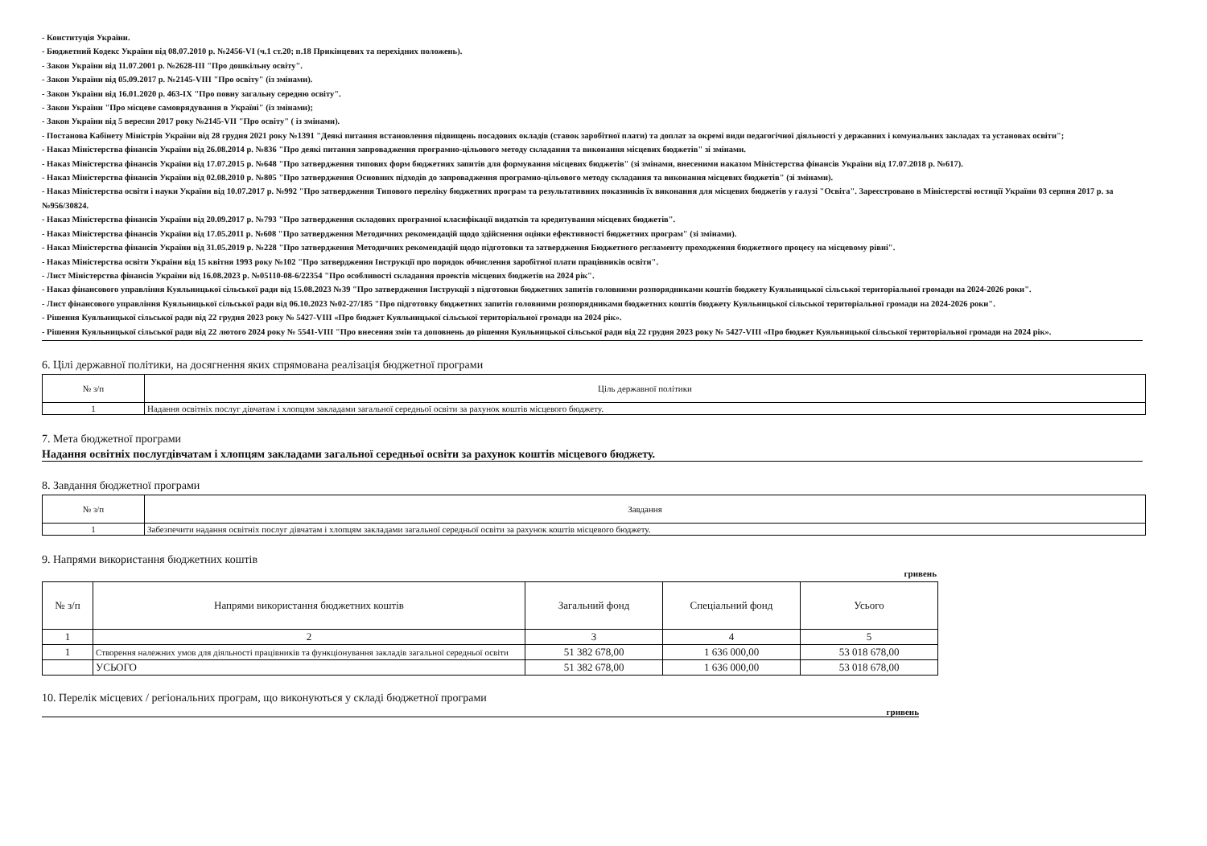- Конституція України.
- Бюджетний Кодекс України від 08.07.2010 р. №2456-VI (ч.1 ст.20; п.18 Прикінцевих та перехідних положень).
- Закон України від 11.07.2001 р. №2628-ІІІ "Про дошкільну освіту".
- Закон України від 05.09.2017 р. №2145-VIII "Про освіту" (із змінами).
- Закон України від 16.01.2020 р. 463-ІХ "Про повну загальну середню освіту".
- Закон України "Про місцеве самоврядування в Україні" (із змінами);
- Закон України від 5 вересня 2017 року №2145-VII "Про освіту" ( із змінами).
- Постанова Кабінету Міністрів України від 28 грудня 2021 року №1391 "Деякі питання встановлення підвищень посадових окладів (ставок заробітної плати) та доплат за окремі види педагогічної діяльності у державних і комунальних закладах та установах освіти";
- Наказ Міністерства фінансів України від 26.08.2014 р. №836 "Про деякі питання запровадження програмно-цільового методу складання та виконання місцевих бюджетів" зі змінами.
- Наказ Міністерства фінансів України від 17.07.2015 р. №648 "Про затвердження типових форм бюджетних запитів для формування місцевих бюджетів" (зі змінами, внесеними наказом Міністерства фінансів України від 17.07.2018 р. №617).
- Наказ Міністерства фінансів України від 02.08.2010 р. №805 "Про затвердження Основних підходів до запровадження програмно-цільового методу складання та виконання місцевих бюджетів" (зі змінами).
- Наказ Міністерства освіти і науки України від 10.07.2017 р. №992 "Про затвердження Типового переліку бюджетних програм та результативних показників їх виконання для місцевих бюджетів у галузі "Освіта". Зареєстровано в Міністерстві юстиції України 03 серпня 2017 р. за №956/30824.
- Наказ Міністерства фінансів України від 20.09.2017 р. №793 "Про затвердження складових програмної класифікації видатків та кредитування місцевих бюджетів".
- Наказ Міністерства фінансів України від 17.05.2011 р. №608 "Про затвердження Методичних рекомендацій щодо здійснення оцінки ефективності бюджетних програм" (зі змінами).
- Наказ Міністерства фінансів України від 31.05.2019 р. №228 "Про затвердження Методичних рекомендацій щодо підготовки та затвердження Бюджетного регламенту проходження бюджетного процесу на місцевому рівні".
- Наказ Міністерства освіти України від 15 квітня 1993 року №102 "Про затвердження Інструкції про порядок обчислення заробітної плати працівників освіти".
- Лист Міністерства фінансів України від 16.08.2023 р. №05110-08-6/22354 "Про особливості складання проектів місцевих бюджетів на 2024 рік".
- Наказ фінансового управління Куяльницької сільської ради від 15.08.2023 №39 "Про затвердження Інструкції з підготовки бюджетних запитів головними розпорядниками коштів бюджету Куяльницької сільської територіальної громади на 2024-2026 роки".
- Лист фінансового управління Куяльницької сільської ради від 06.10.2023 №02-27/185 "Про підготовку бюджетних запитів головними розпорядниками бюджетних коштів бюджету Куяльницької сільської територіальної громади на 2024-2026 роки".
- Рішення Куяльницької сільської ради від 22 грудня 2023 року № 5427-VIII «Про бюджет Куяльницької сільської територіальної громади на 2024 рік».
- Рішення Куяльницької сільської ради від 22 лютого 2024 року № 5541-VIII "Про внесення змін та доповнень до рішення Куяльницької сільської ради від 22 грудня 2023 року № 5427-VIII «Про бюджет Куяльницької сільської територіальної громади на 2024 рік».
6. Цілі державної політики, на досягнення яких спрямована реалізація бюджетної програми
| № з/п | Ціль державної політики |
| --- | --- |
| 1 | Надання освітніх послуг дівчатам і хлопцям закладами загальної середньої освіти за рахунок коштів місцевого бюджету. |
7. Мета бюджетної програми
Надання освітніх послугдівчатам і хлопцям закладами загальної середньої освіти за рахунок коштів місцевого бюджету.
8. Завдання бюджетної програми
| № з/п | Завдання |
| --- | --- |
| 1 | Забезпечити надання освітніх послуг дівчатам і хлопцям закладами загальної середньої освіти за рахунок коштів місцевого бюджету. |
9. Напрями використання бюджетних коштів
гривень
| № з/п | Напрями використання бюджетних коштів | Загальний фонд | Спеціальний фонд | Усього |
| --- | --- | --- | --- | --- |
| 1 | 2 | 3 | 4 | 5 |
| 1 | Створення належних умов для діяльності працівників та функціонування закладів загальної середньої освіти | 51 382 678,00 | 1 636 000,00 | 53 018 678,00 |
| | УСЬОГО | 51 382 678,00 | 1 636 000,00 | 53 018 678,00 |
10. Перелік місцевих / регіональних програм, що виконуються у складі бюджетної програми
гривень